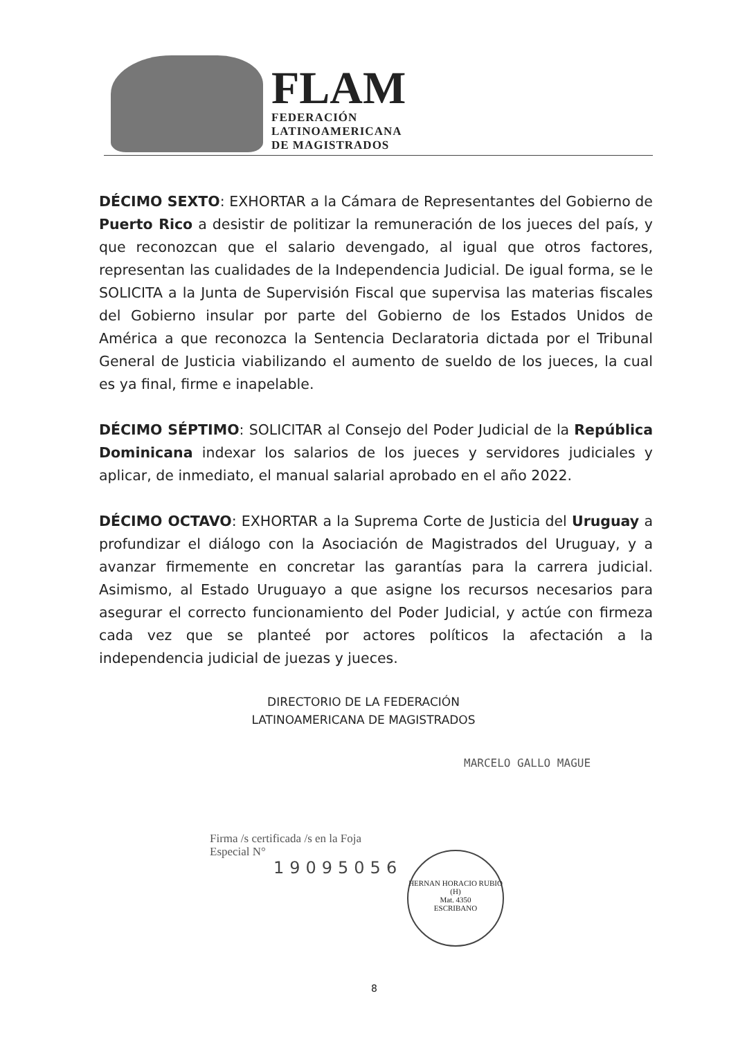FLAM
FEDERACIÓN
LATINOAMERICANA
DE MAGISTRADOS
DÉCIMO SEXTO: EXHORTAR a la Cámara de Representantes del Gobierno de Puerto Rico a desistir de politizar la remuneración de los jueces del país, y que reconozcan que el salario devengado, al igual que otros factores, representan las cualidades de la Independencia Judicial. De igual forma, se le SOLICITA a la Junta de Supervisión Fiscal que supervisa las materias fiscales del Gobierno insular por parte del Gobierno de los Estados Unidos de América a que reconozca la Sentencia Declaratoria dictada por el Tribunal General de Justicia viabilizando el aumento de sueldo de los jueces, la cual es ya final, firme e inapelable.
DÉCIMO SÉPTIMO: SOLICITAR al Consejo del Poder Judicial de la República Dominicana indexar los salarios de los jueces y servidores judiciales y aplicar, de inmediato, el manual salarial aprobado en el año 2022.
DÉCIMO OCTAVO: EXHORTAR a la Suprema Corte de Justicia del Uruguay a profundizar el diálogo con la Asociación de Magistrados del Uruguay, y a avanzar firmemente en concretar las garantías para la carrera judicial. Asimismo, al Estado Uruguayo a que asigne los recursos necesarios para asegurar el correcto funcionamiento del Poder Judicial, y actúe con firmeza cada vez que se planteé por actores políticos la afectación a la independencia judicial de juezas y jueces.
DIRECTORIO DE LA FEDERACIÓN
LATINOAMERICANA DE MAGISTRADOS
MARCELO GALLO MAGUE
Firma /s certificada /s en la Foja
Especial N°
19095056
HERNAN HORACIO RUBIO (H)
Mat. 4350
ESCRIBANO
8